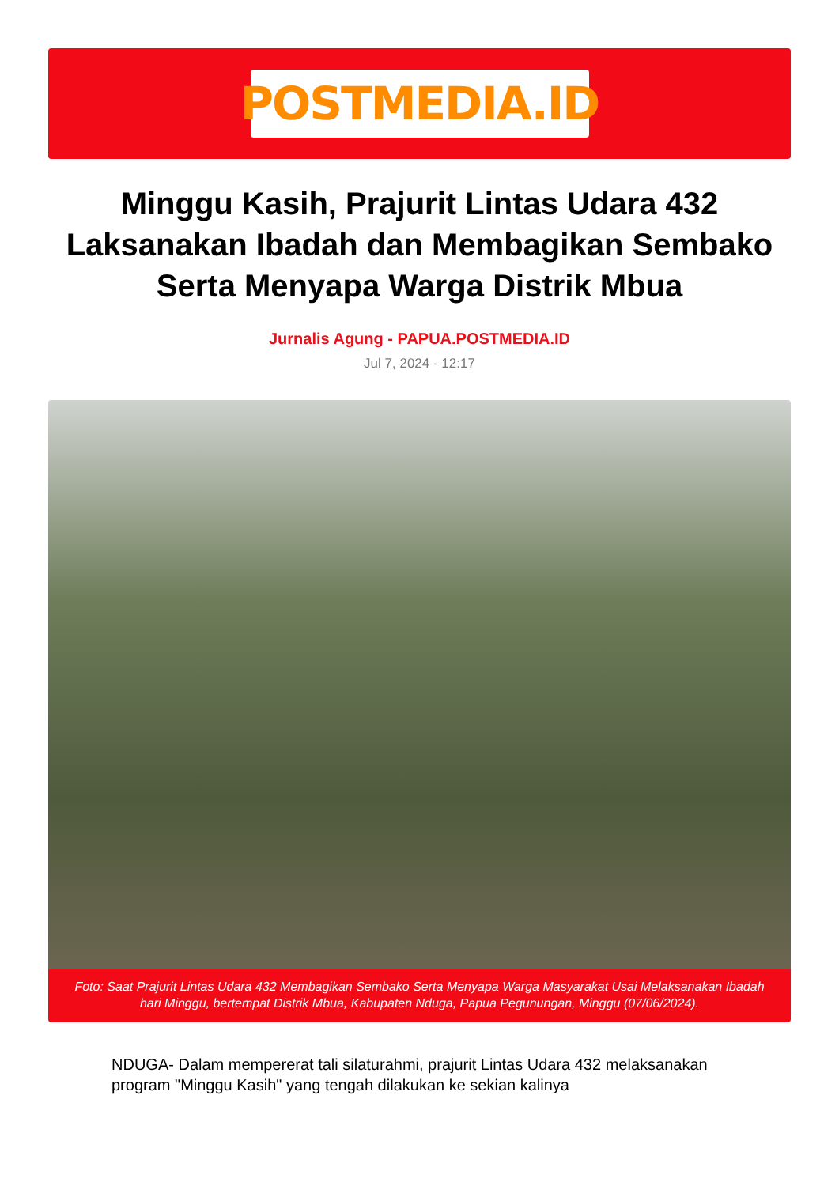POSTMEDIA.ID
Minggu Kasih, Prajurit Lintas Udara 432 Laksanakan Ibadah dan Membagikan Sembako Serta Menyapa Warga Distrik Mbua
Jurnalis Agung - PAPUA.POSTMEDIA.ID
Jul 7, 2024 - 12:17
Foto: Saat Prajurit Lintas Udara 432 Membagikan Sembako Serta Menyapa Warga Masyarakat Usai Melaksanakan Ibadah hari Minggu, bertempat Distrik Mbua, Kabupaten Nduga, Papua Pegunungan, Minggu (07/06/2024).
NDUGA- Dalam mempererat tali silaturahmi, prajurit Lintas Udara 432 melaksanakan program "Minggu Kasih" yang tengah dilakukan ke sekian kalinya